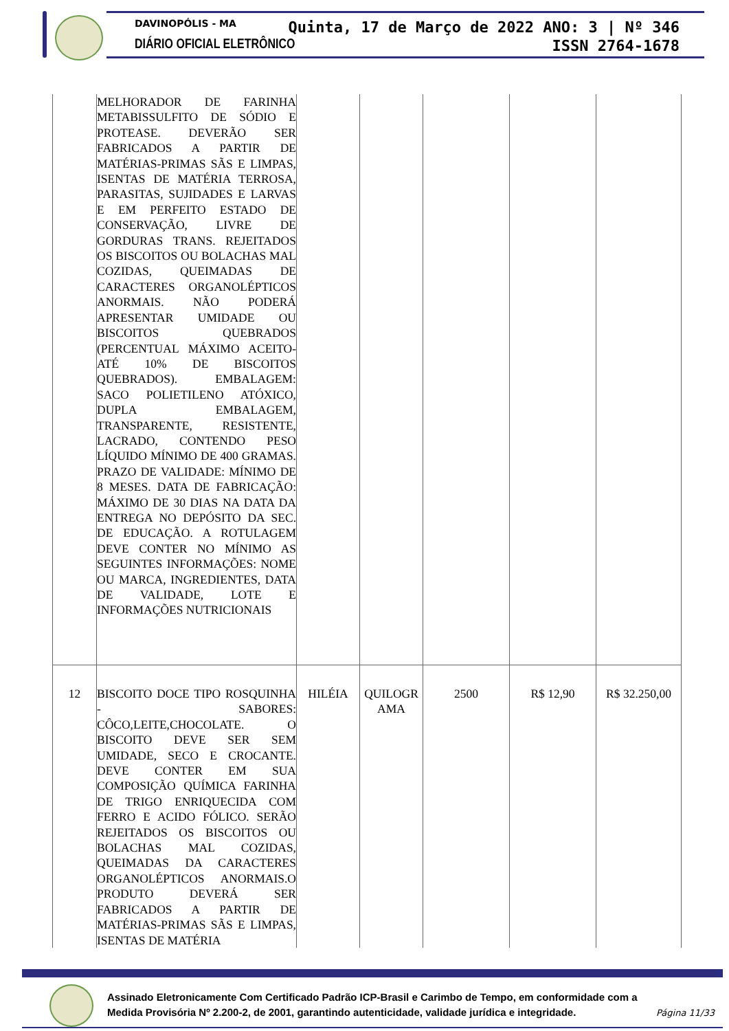DAVINOPÓLIS - MA
DIÁRIO OFICIAL ELETRÔNICO
Quinta, 17 de Março de 2022 ANO: 3 | Nº 346
ISSN 2764-1678
| | MELHORADOR DE FARINHA METABISSULFITO DE SÓDIO E PROTEASE. DEVERÃO SER FABRICADOS A PARTIR DE MATÉRIAS-PRIMAS SÃS E LIMPAS, ISENTAS DE MATÉRIA TERROSA, PARASITAS, SUJIDADES E LARVAS E EM PERFEITO ESTADO DE CONSERVAÇÃO, LIVRE DE GORDURAS TRANS. REJEITADOS OS BISCOITOS OU BOLACHAS MAL COZIDAS, QUEIMADAS DE CARACTERES ORGANOLÉPTICOS ANORMAIS. NÃO PODERÁ APRESENTAR UMIDADE OU BISCOITOS QUEBRADOS (PERCENTUAL MÁXIMO ACEITO- ATÉ 10% DE BISCOITOS QUEBRADOS). EMBALAGEM: SACO POLIETILENO ATÓXICO, DUPLA EMBALAGEM, TRANSPARENTE, RESISTENTE, LACRADO, CONTENDO PESO LÍQUIDO MÍNIMO DE 400 GRAMAS. PRAZO DE VALIDADE: MÍNIMO DE 8 MESES. DATA DE FABRICAÇÃO: MÁXIMO DE 30 DIAS NA DATA DA ENTREGA NO DEPÓSITO DA SEC. DE EDUCAÇÃO. A ROTULAGEM DEVE CONTER NO MÍNIMO AS SEGUINTES INFORMAÇÕES: NOME OU MARCA, INGREDIENTES, DATA DE VALIDADE, LOTE E INFORMAÇÕES NUTRICIONAIS | | | | | |
| 12 | BISCOITO DOCE TIPO ROSQUINHA - SABORES: CÔCO,LEITE,CHOCOLATE. O BISCOITO DEVE SER SEM UMIDADE, SECO E CROCANTE. DEVE CONTER EM SUA COMPOSIÇÃO QUÍMICA FARINHA DE TRIGO ENRIQUECIDA COM FERRO E ACIDO FÓLICO. SERÃO REJEITADOS OS BISCOITOS OU BOLACHAS MAL COZIDAS, QUEIMADAS DA CARACTERES ORGANOLÉPTICOS ANORMAIS.O PRODUTO DEVERÁ SER FABRICADOS A PARTIR DE MATÉRIAS-PRIMAS SÃS E LIMPAS, ISENTAS DE MATÉRIA | HILÉIA | QUILOGR AMA | 2500 | R$ 12,90 | R$ 32.250,00 |
Assinado Eletronicamente Com Certificado Padrão ICP-Brasil e Carimbo de Tempo, em conformidade com a
Medida Provisória Nº 2.200-2, de 2001, garantindo autenticidade, validade jurídica e integridade.
Página 11/33